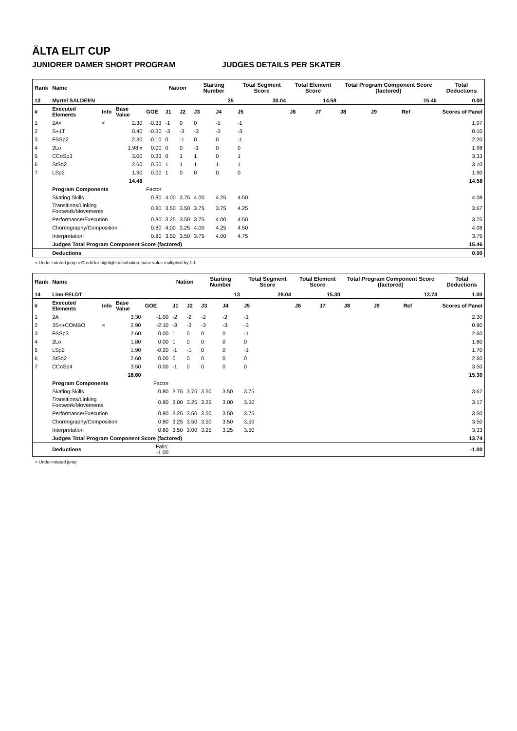ÄLTA ELIT CUP
JUNIORER DAMER SHORT PROGRAM JUDGES DETAILS PER SKATER
| Rank | Name | | | | Nation | | Starting Number | | Total Segment Score | Total Element Score | | Total Program Component Score (factored) | | | Total Deductions |
| --- | --- | --- | --- | --- | --- | --- | --- | --- | --- | --- | --- | --- | --- | --- | --- |
| 13 | Myrtel SALDEEN | | | | | | 25 | | 30.04 | 14.58 | | 15.46 | | | 0.00 |
| # | Executed Elements | Info | Base Value | GOE | J1 | J2 | J3 | J4 | J5 | J6 | J7 | J8 | J9 | Ref | Scores of Panel |
| 1 | 2A< | < | 2.30 | -0.33 | -1 | 0 | 0 | -1 | -1 | | | | | | 1.97 |
| 2 | S+1T | | 0.40 | -0.30 | -3 | -3 | -3 | -3 | -3 | | | | | | 0.10 |
| 3 | FSSp2 | | 2.30 | -0.10 | 0 | -1 | 0 | 0 | -1 | | | | | | 2.20 |
| 4 | 2Lo | | 1.98 x | 0.00 | 0 | 0 | -1 | 0 | 0 | | | | | | 1.98 |
| 5 | CCoSp3 | | 3.00 | 0.33 | 0 | 1 | 1 | 0 | 1 | | | | | | 3.33 |
| 6 | StSq2 | | 2.60 | 0.50 | 1 | 1 | 1 | 1 | 1 | | | | | | 3.10 |
| 7 | LSp2 | | 1.90 | 0.00 | 1 | 0 | 0 | 0 | 0 | | | | | | 1.90 |
| | | | 14.48 | | | | | | | | | | | | 14.58 |
| | Program Components | | | Factor | | | | | | | | | | | |
| | Skating Skills | | | 0.80 | 4.00 | 3.75 | 4.00 | 4.25 | 4.50 | | | | | | 4.08 |
| | Transitions/Linking Footwork/Movements | | | 0.80 | 3.50 | 3.50 | 3.75 | 3.75 | 4.25 | | | | | | 3.67 |
| | Performance/Execution | | | 0.80 | 3.25 | 3.50 | 3.75 | 4.00 | 4.50 | | | | | | 3.75 |
| | Choreography/Composition | | | 0.80 | 4.00 | 3.25 | 4.00 | 4.25 | 4.50 | | | | | | 4.08 |
| | Interpretation | | | 0.80 | 3.50 | 3.50 | 3.75 | 4.00 | 4.75 | | | | | | 3.75 |
| | Judges Total Program Component Score (factored) | | | | | | | | | | | | | | 15.46 |
| | Deductions | | | | | | | | | | | | | | 0.00 |
< Under-rotated jump x Credit for highlight distribution, base value multiplied by 1.1
| Rank | Name | | | | Nation | | Starting Number | | Total Segment Score | Total Element Score | | Total Program Component Score (factored) | | | Total Deductions |
| --- | --- | --- | --- | --- | --- | --- | --- | --- | --- | --- | --- | --- | --- | --- | --- |
| 14 | Linn FELDT | | | | | | 13 | | 28.04 | 15.30 | | 13.74 | | | 1.00 |
| # | Executed Elements | Info | Base Value | GOE | J1 | J2 | J3 | J4 | J5 | J6 | J7 | J8 | J9 | Ref | Scores of Panel |
| 1 | 2A | | 3.30 | -1.00 | -2 | -2 | -2 | -2 | -1 | | | | | | 2.30 |
| 2 | 3S<+COMBO | < | 2.90 | -2.10 | -3 | -3 | -3 | -3 | -3 | | | | | | 0.80 |
| 3 | FSSp3 | | 2.60 | 0.00 | 1 | 0 | 0 | 0 | -1 | | | | | | 2.60 |
| 4 | 2Lo | | 1.80 | 0.00 | 1 | 0 | 0 | 0 | 0 | | | | | | 1.80 |
| 5 | LSp2 | | 1.90 | -0.20 | -1 | -1 | 0 | 0 | -1 | | | | | | 1.70 |
| 6 | StSq2 | | 2.60 | 0.00 | 0 | 0 | 0 | 0 | 0 | | | | | | 2.60 |
| 7 | CCoSp4 | | 3.50 | 0.00 | -1 | 0 | 0 | 0 | 0 | | | | | | 3.50 |
| | | | 18.60 | | | | | | | | | | | | 15.30 |
| | Program Components | | | Factor | | | | | | | | | | | |
| | Skating Skills | | | 0.80 | 3.75 | 3.75 | 3.50 | 3.50 | 3.75 | | | | | | 3.67 |
| | Transitions/Linking Footwork/Movements | | | 0.80 | 3.00 | 3.25 | 3.25 | 3.00 | 3.50 | | | | | | 3.17 |
| | Performance/Execution | | | 0.80 | 3.25 | 3.50 | 3.50 | 3.50 | 3.75 | | | | | | 3.50 |
| | Choreography/Composition | | | 0.80 | 3.25 | 3.50 | 3.50 | 3.50 | 3.50 | | | | | | 3.50 |
| | Interpretation | | | 0.80 | 3.50 | 3.00 | 3.25 | 3.25 | 3.50 | | | | | | 3.33 |
| | Judges Total Program Component Score (factored) | | | | | | | | | | | | | | 13.74 |
| | Deductions | | | Falls: -1.00 | | | | | | | | | | | -1.00 |
< Under-rotated jump